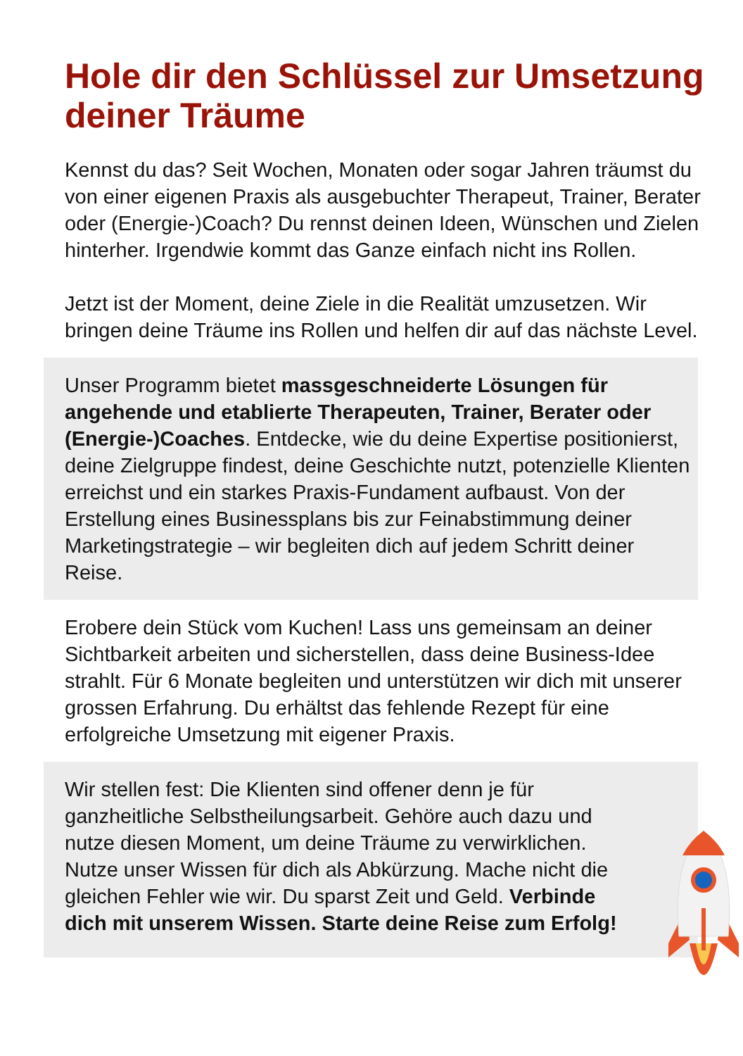Hole dir den Schlüssel zur Umsetzung deiner Träume
Kennst du das? Seit Wochen, Monaten oder sogar Jahren träumst du von einer eigenen Praxis als ausgebuchter Therapeut, Trainer, Berater oder (Energie-)Coach? Du rennst deinen Ideen, Wünschen und Zielen hinterher. Irgendwie kommt das Ganze einfach nicht ins Rollen.
Jetzt ist der Moment, deine Ziele in die Realität umzusetzen. Wir bringen deine Träume ins Rollen und helfen dir auf das nächste Level.
Unser Programm bietet massgeschneiderte Lösungen für angehende und etablierte Therapeuten, Trainer, Berater oder (Energie-)Coaches. Entdecke, wie du deine Expertise positionierst, deine Zielgruppe findest, deine Geschichte nutzt, potenzielle Klienten erreichst und ein starkes Praxis-Fundament aufbaust. Von der Erstellung eines Businessplans bis zur Feinabstimmung deiner Marketingstrategie – wir begleiten dich auf jedem Schritt deiner Reise.
Erobere dein Stück vom Kuchen! Lass uns gemeinsam an deiner Sichtbarkeit arbeiten und sicherstellen, dass deine Business-Idee strahlt. Für 6 Monate begleiten und unterstützen wir dich mit unserer grossen Erfahrung. Du erhältst das fehlende Rezept für eine erfolgreiche Umsetzung mit eigener Praxis.
Wir stellen fest: Die Klienten sind offener denn je für ganzheitliche Selbstheilungsarbeit. Gehöre auch dazu und nutze diesen Moment, um deine Träume zu verwirklichen. Nutze unser Wissen für dich als Abkürzung. Mache nicht die gleichen Fehler wie wir. Du sparst Zeit und Geld. Verbinde dich mit unserem Wissen. Starte deine Reise zum Erfolg!